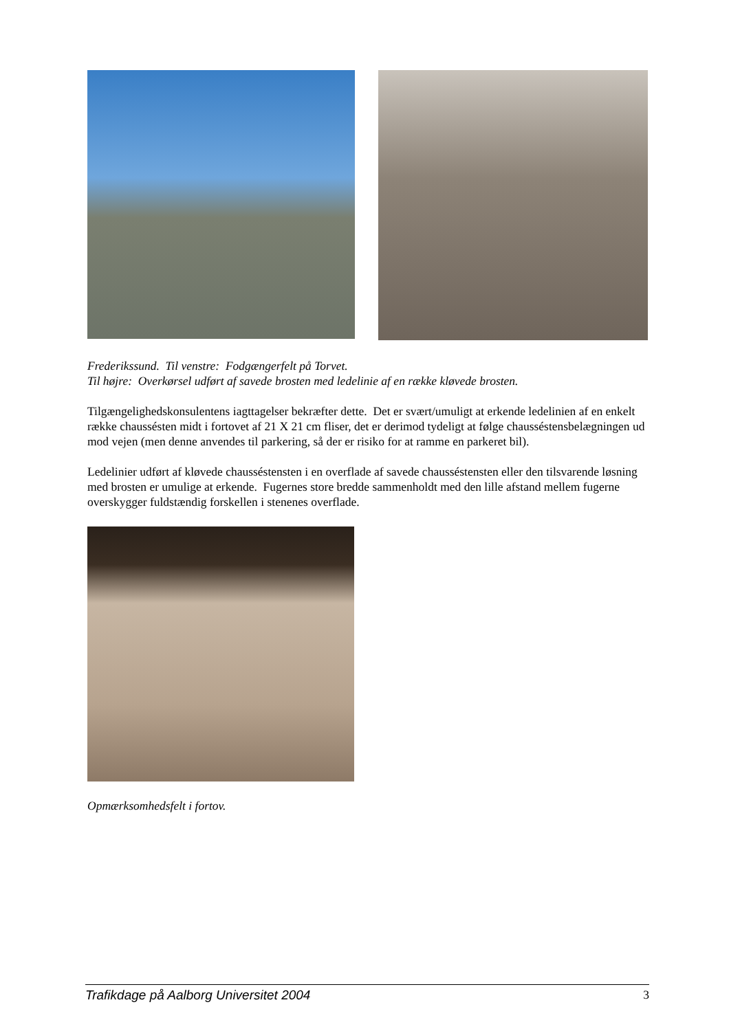Frederikssund. Til venstre: Fodgængerfelt på Torvet.
Til højre: Overkørsel udført af savede brosten med ledelinie af en række kløvede brosten.
Tilgængelighedskonsulentens iagttagelser bekræfter dette. Det er svært/umuligt at erkende ledelinien af en enkelt række chaussésten midt i fortovet af 21 X 21 cm fliser, det er derimod tydeligt at følge chausséstensbelægningen ud mod vejen (men denne anvendes til parkering, så der er risiko for at ramme en parkeret bil).
Ledelinier udført af kløvede chausséstensten i en overflade af savede chausséstensten eller den tilsvarende løsning med brosten er umulige at erkende. Fugernes store bredde sammenholdt med den lille afstand mellem fugerne overskygger fuldstændig forskellen i stenenes overflade.
Opmærksomhedsfelt i fortov.
Trafikdage på Aalborg Universitet 2004 3